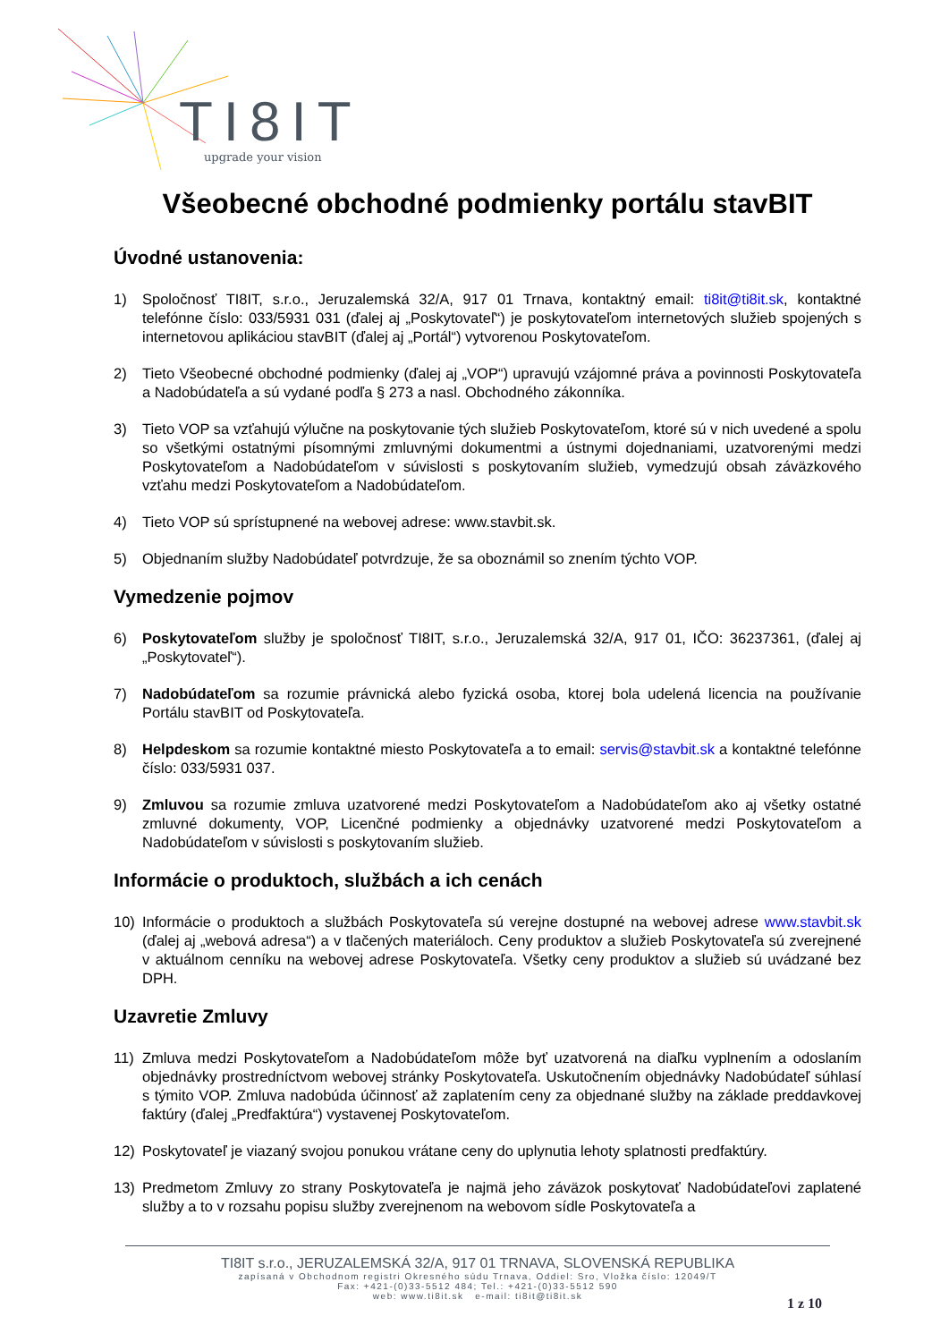TI8IT
upgrade your vision
Všeobecné obchodné podmienky portálu stavBIT
Úvodné ustanovenia:
1) Spoločnosť TI8IT, s.r.o., Jeruzalemská 32/A, 917 01 Trnava, kontaktný email: ti8it@ti8it.sk, kontaktné telefónne číslo: 033/5931 031 (ďalej aj „Poskytovateľ“) je poskytovateľom internetových služieb spojených s internetovou aplikáciou stavBIT (ďalej aj „Portál“) vytvorenou Poskytovateľom.
2) Tieto Všeobecné obchodné podmienky (ďalej aj „VOP“) upravujú vzájomné práva a povinnosti Poskytovateľa a Nadobúdateľa a sú vydané podľa § 273 a nasl. Obchodného zákonníka.
3) Tieto VOP sa vzťahujú výlučne na poskytovanie tých služieb Poskytovateľom, ktoré sú v nich uvedené a spolu so všetkými ostatnými písomnými zmluvnými dokumentmi a ústnymi dojednaniami, uzatvorenými medzi Poskytovateľom a Nadobúdateľom v súvislosti s poskytovaním služieb, vymedzujú obsah záväzkového vzťahu medzi Poskytovateľom a Nadobúdateľom.
4) Tieto VOP sú sprístupnené na webovej adrese: www.stavbit.sk.
5) Objednaním služby Nadobúdateľ potvrdzuje, že sa oboznámil so znením týchto VOP.
Vymedzenie pojmov
6) Poskytovateľom služby je spoločnosť TI8IT, s.r.o., Jeruzalemská 32/A, 917 01, IČO: 36237361, (ďalej aj „Poskytovateľ“).
7) Nadobúdateľom sa rozumie právnická alebo fyzická osoba, ktorej bola udelená licencia na používanie Portálu stavBIT od Poskytovateľa.
8) Helpdeskom sa rozumie kontaktné miesto Poskytovateľa a to email: servis@stavbit.sk a kontaktné telefónne číslo: 033/5931 037.
9) Zmluvou sa rozumie zmluva uzatvorené medzi Poskytovateľom a Nadobúdateľom ako aj všetky ostatné zmluvné dokumenty, VOP, Licenčné podmienky a objednávky uzatvorené medzi Poskytovateľom a Nadobúdateľom v súvislosti s poskytovaním služieb.
Informácie o produktoch, službách a ich cenách
10) Informácie o produktoch a službách Poskytovateľa sú verejne dostupné na webovej adrese www.stavbit.sk (ďalej aj „webová adresa“) a v tlačených materiáloch. Ceny produktov a služieb Poskytovateľa sú zverejnené v aktuálnom cenníku na webovej adrese Poskytovateľa. Všetky ceny produktov a služieb sú uvádzané bez DPH.
Uzavretie Zmluvy
11) Zmluva medzi Poskytovateľom a Nadobúdateľom môže byť uzatvorená na diaľku vyplnením a odoslaním objednávky prostredníctvom webovej stránky Poskytovateľa. Uskutočnením objednávky Nadobúdateľ súhlasí s týmito VOP. Zmluva nadobúda účinnosť až zaplatením ceny za objednané služby na základe preddavkovej faktúry (ďalej „Predfaktúra“) vystavenej Poskytovateľom.
12) Poskytovateľ je viazaný svojou ponukou vrátane ceny do uplynutia lehoty splatnosti predfaktúry.
13) Predmetom Zmluvy zo strany Poskytovateľa je najmä jeho záväzok poskytovať Nadobúdateľovi zaplatené služby a to v rozsahu popisu služby zverejnenom na webovom sídle Poskytovateľa a
TI8IT s.r.o., JERUZALEMSKÁ 32/A, 917 01 TRNAVA, SLOVENSKÁ REPUBLIKA
zapísaná v Obchodnom registri Okresného súdu Trnava, Oddiel: Sro, Vložka číslo: 12049/T
Fax: +421-(0)33-5512 484; Tel.: +421-(0)33-5512 590
web: www.ti8it.sk e-mail: ti8it@ti8it.sk
1 z 10